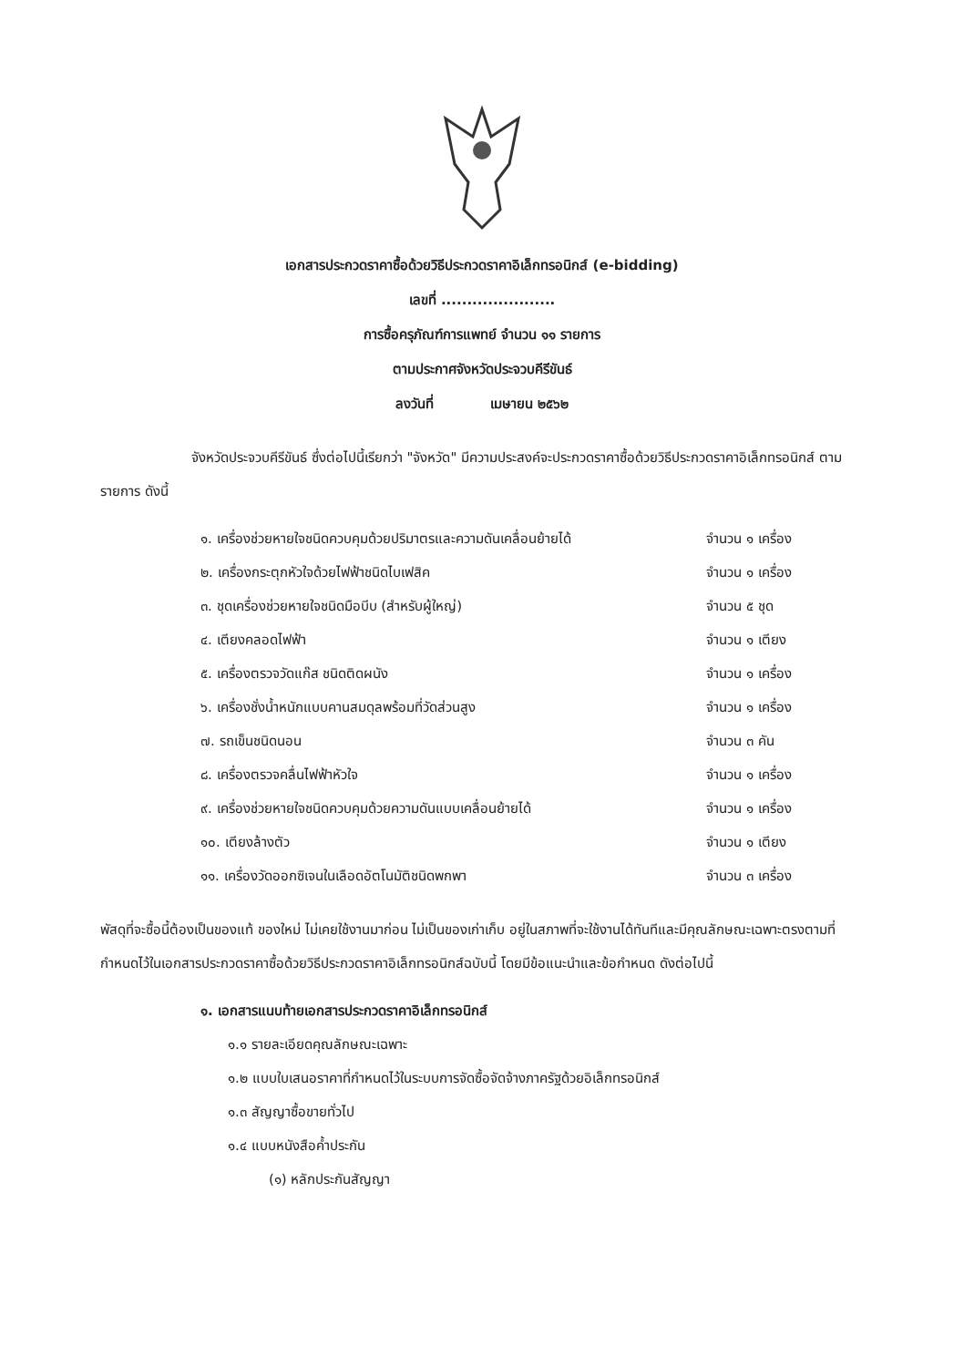เอกสารประกวดราคาซื้อด้วยวิธีประกวดราคาอิเล็กทรอนิกส์ (e-bidding)
เลขที่ ......................
การซื้อครุภัณฑ์การแพทย์ จำนวน ๑๑ รายการ
ตามประกาศจังหวัดประจวบคีรีขันธ์
ลงวันที่ เมษายน ๒๕๖๒
จังหวัดประจวบคีรีขันธ์ ซึ่งต่อไปนี้เรียกว่า "จังหวัด" มีความประสงค์จะประกวดราคาซื้อด้วยวิธีประกวดราคาอิเล็กทรอนิกส์ ตามรายการ ดังนี้
๑. เครื่องช่วยหายใจชนิดควบคุมด้วยปริมาตรและความดันเคลื่อนย้ายได้ จำนวน ๑ เครื่อง
๒. เครื่องกระตุกหัวใจด้วยไฟฟ้าชนิดไบเฟสิค จำนวน ๑ เครื่อง
๓. ชุดเครื่องช่วยหายใจชนิดมือบีบ (สำหรับผู้ใหญ่) จำนวน ๕ ชุด
๔. เตียงคลอดไฟฟ้า จำนวน ๑ เตียง
๕. เครื่องตรวจวัดแก๊ส ชนิดติดผนัง จำนวน ๑ เครื่อง
๖. เครื่องชั่งน้ำหนักแบบคานสมดุลพร้อมที่วัดส่วนสูง จำนวน ๑ เครื่อง
๗. รถเข็นชนิดนอน จำนวน ๓ คัน
๘. เครื่องตรวจคลื่นไฟฟ้าหัวใจ จำนวน ๑ เครื่อง
๙. เครื่องช่วยหายใจชนิดควบคุมด้วยความดันแบบเคลื่อนย้ายได้ จำนวน ๑ เครื่อง
๑๐. เตียงล้างตัว จำนวน ๑ เตียง
๑๑. เครื่องวัดออกซิเจนในเลือดอัตโนมัติชนิดพกพา จำนวน ๓ เครื่อง
พัสดุที่จะซื้อนี้ต้องเป็นของแท้ ของใหม่ ไม่เคยใช้งานมาก่อน ไม่เป็นของเก่าเก็บ อยู่ในสภาพที่จะใช้งานได้ทันทีและมีคุณลักษณะเฉพาะตรงตามที่กำหนดไว้ในเอกสารประกวดราคาซื้อด้วยวิธีประกวดราคาอิเล็กทรอนิกส์ฉบับนี้ โดยมีข้อแนะนำและข้อกำหนด ดังต่อไปนี้
๑. เอกสารแนบท้ายเอกสารประกวดราคาอิเล็กทรอนิกส์
๑.๑ รายละเอียดคุณลักษณะเฉพาะ
๑.๒ แบบใบเสนอราคาที่กำหนดไว้ในระบบการจัดซื้อจัดจ้างภาครัฐด้วยอิเล็กทรอนิกส์
๑.๓ สัญญาซื้อขายทั่วไป
๑.๔ แบบหนังสือค้ำประกัน
(๑) หลักประกันสัญญา